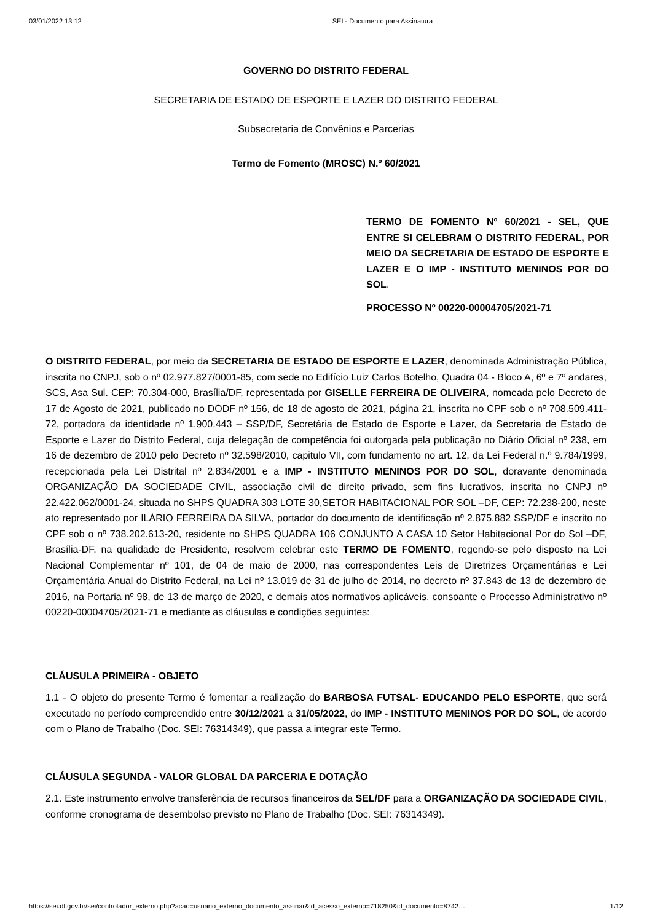03/01/2022 13:12 SEI - Documento para Assinatura
GOVERNO DO DISTRITO FEDERAL
SECRETARIA DE ESTADO DE ESPORTE E LAZER DO DISTRITO FEDERAL
Subsecretaria de Convênios e Parcerias
Termo de Fomento (MROSC) N.º 60/2021
TERMO DE FOMENTO Nº 60/2021 - SEL, QUE ENTRE SI CELEBRAM O DISTRITO FEDERAL, POR MEIO DA SECRETARIA DE ESTADO DE ESPORTE E LAZER E O IMP - INSTITUTO MENINOS POR DO SOL.
PROCESSO Nº 00220-00004705/2021-71
O DISTRITO FEDERAL, por meio da SECRETARIA DE ESTADO DE ESPORTE E LAZER, denominada Administração Pública, inscrita no CNPJ, sob o nº 02.977.827/0001-85, com sede no Edifício Luiz Carlos Botelho, Quadra 04 - Bloco A, 6º e 7º andares, SCS, Asa Sul. CEP: 70.304-000, Brasília/DF, representada por GISELLE FERREIRA DE OLIVEIRA, nomeada pelo Decreto de 17 de Agosto de 2021, publicado no DODF nº 156, de 18 de agosto de 2021, página 21, inscrita no CPF sob o nº 708.509.411-72, portadora da identidade nº 1.900.443 – SSP/DF, Secretária de Estado de Esporte e Lazer, da Secretaria de Estado de Esporte e Lazer do Distrito Federal, cuja delegação de competência foi outorgada pela publicação no Diário Oficial nº 238, em 16 de dezembro de 2010 pelo Decreto nº 32.598/2010, capitulo VII, com fundamento no art. 12, da Lei Federal n.º 9.784/1999, recepcionada pela Lei Distrital nº 2.834/2001 e a IMP - INSTITUTO MENINOS POR DO SOL, doravante denominada ORGANIZAÇÃO DA SOCIEDADE CIVIL, associação civil de direito privado, sem fins lucrativos, inscrita no CNPJ nº 22.422.062/0001-24, situada no SHPS QUADRA 303 LOTE 30,SETOR HABITACIONAL POR SOL –DF, CEP: 72.238-200, neste ato representado por ILÁRIO FERREIRA DA SILVA, portador do documento de identificação nº 2.875.882 SSP/DF e inscrito no CPF sob o nº 738.202.613-20, residente no SHPS QUADRA 106 CONJUNTO A CASA 10 Setor Habitacional Por do Sol –DF, Brasília-DF, na qualidade de Presidente, resolvem celebrar este TERMO DE FOMENTO, regendo-se pelo disposto na Lei Nacional Complementar nº 101, de 04 de maio de 2000, nas correspondentes Leis de Diretrizes Orçamentárias e Lei Orçamentária Anual do Distrito Federal, na Lei nº 13.019 de 31 de julho de 2014, no decreto nº 37.843 de 13 de dezembro de 2016, na Portaria nº 98, de 13 de março de 2020, e demais atos normativos aplicáveis, consoante o Processo Administrativo nº 00220-00004705/2021-71 e mediante as cláusulas e condições seguintes:
CLÁUSULA PRIMEIRA - OBJETO
1.1 - O objeto do presente Termo é fomentar a realização do BARBOSA FUTSAL- EDUCANDO PELO ESPORTE, que será executado no período compreendido entre 30/12/2021 a 31/05/2022, do IMP - INSTITUTO MENINOS POR DO SOL, de acordo com o Plano de Trabalho (Doc. SEI: 76314349), que passa a integrar este Termo.
CLÁUSULA SEGUNDA - VALOR GLOBAL DA PARCERIA E DOTAÇÃO
2.1. Este instrumento envolve transferência de recursos financeiros da SEL/DF para a ORGANIZAÇÃO DA SOCIEDADE CIVIL, conforme cronograma de desembolso previsto no Plano de Trabalho (Doc. SEI: 76314349).
https://sei.df.gov.br/sei/controlador_externo.php?acao=usuario_externo_documento_assinar&id_acesso_externo=718250&id_documento=8742… 1/12